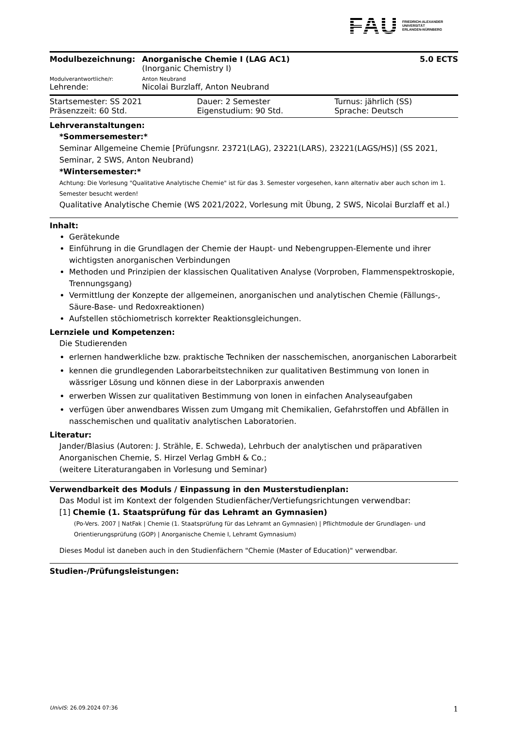FAU FRIEDRICH-ALEXANDER
UNIVERSITÄT
ERLANGEN-NÜRNBERG
| Modulbezeichnung: | Anorganische Chemie I (LAG AC1) | 5.0 ECTS |
| | (Inorganic Chemistry I) | |
| Modulverantwortliche/r: | Anton Neubrand | |
| Lehrende: | Nicolai Burzlaff, Anton Neubrand | |
| Startsemester: SS 2021 | Dauer: 2 Semester | Turnus: jährlich (SS) |
| Präsenzzeit: 60 Std. | Eigenstudium: 90 Std. | Sprache: Deutsch |
Lehrveranstaltungen:
*Sommersemester:*
Seminar Allgemeine Chemie [Prüfungsnr. 23721(LAG), 23221(LARS), 23221(LAGS/HS)] (SS 2021, Seminar, 2 SWS, Anton Neubrand)
*Wintersemester:*
Achtung: Die Vorlesung "Qualitative Analytische Chemie" ist für das 3. Semester vorgesehen, kann alternativ aber auch schon im 1. Semester besucht werden!
Qualitative Analytische Chemie (WS 2021/2022, Vorlesung mit Übung, 2 SWS, Nicolai Burzlaff et al.)
Inhalt:
Gerätekunde
Einführung in die Grundlagen der Chemie der Haupt- und Nebengruppen-Elemente und ihrer wichtigsten anorganischen Verbindungen
Methoden und Prinzipien der klassischen Qualitativen Analyse (Vorproben, Flammenspektroskopie, Trennungsgang)
Vermittlung der Konzepte der allgemeinen, anorganischen und analytischen Chemie (Fällungs-, Säure-Base- und Redoxreaktionen)
Aufstellen stöchiometrisch korrekter Reaktionsgleichungen.
Lernziele und Kompetenzen:
Die Studierenden
erlernen handwerkliche bzw. praktische Techniken der nasschemischen, anorganischen Laborarbeit
kennen die grundlegenden Laborarbeitstechniken zur qualitativen Bestimmung von Ionen in wässriger Lösung und können diese in der Laborpraxis anwenden
erwerben Wissen zur qualitativen Bestimmung von Ionen in einfachen Analyseaufgaben
verfügen über anwendbares Wissen zum Umgang mit Chemikalien, Gefahrstoffen und Abfällen in nasschemischen und qualitativ analytischen Laboratorien.
Literatur:
Jander/Blasius (Autoren: J. Strähle, E. Schweda), Lehrbuch der analytischen und präparativen Anorganischen Chemie, S. Hirzel Verlag GmbH & Co.;
(weitere Literaturangaben in Vorlesung und Seminar)
Verwendbarkeit des Moduls / Einpassung in den Musterstudienplan:
Das Modul ist im Kontext der folgenden Studienfächer/Vertiefungsrichtungen verwendbar:
[1] Chemie (1. Staatsprüfung für das Lehramt an Gymnasien)
(Po-Vers. 2007 | NatFak | Chemie (1. Staatsprüfung für das Lehramt an Gymnasien) | Pflichtmodule der Grundlagen- und Orientierungsprüfung (GOP) | Anorganische Chemie I, Lehramt Gymnasium)
Dieses Modul ist daneben auch in den Studienfächern "Chemie (Master of Education)" verwendbar.
Studien-/Prüfungsleistungen:
UnivIS: 26.09.2024 07:36 1